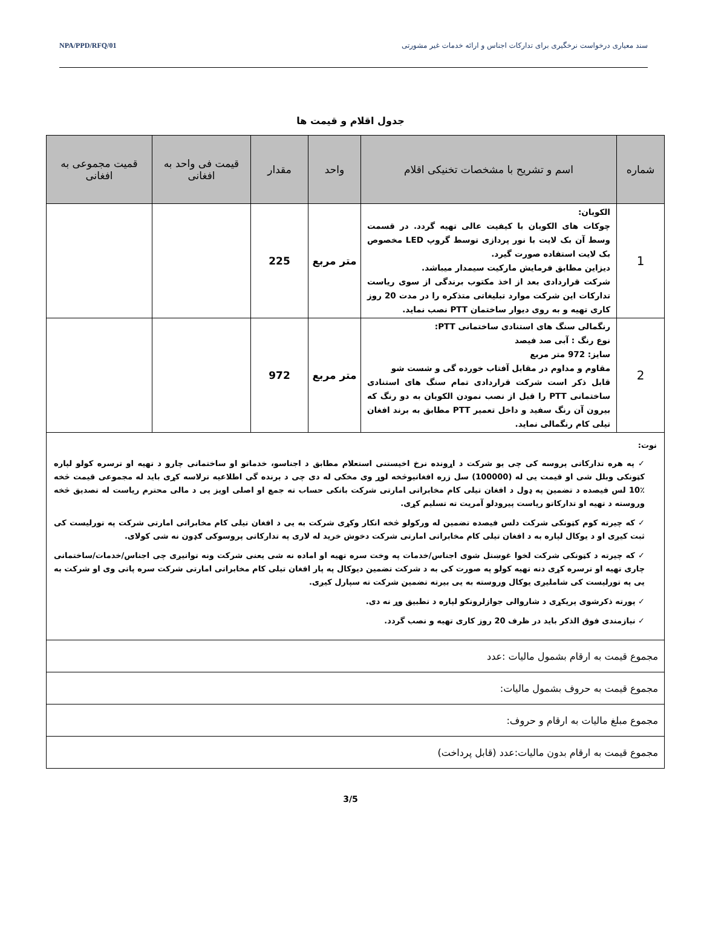سند معیاری درخواست نرخگیری برای تدارکات اجناس و ارائه خدمات غیر مشورتی NPA/PPD/RFQ/01
جدول اقلام و قیمت ها
| شماره | اسم و تشریح با مشخصات تخنیکی اقلام | واحد | مقدار | قیمت فی واحد به افغانی | قمیت مجموعی به افغانی |
| --- | --- | --- | --- | --- | --- |
| 1 | الکوبان: چوکات های الکوبان با کیفیت عالی تهیه گردد. در قسمت وسط آن بک لایت با نور پردازی توسط گروپ LED مخصوص بک لایت استفاده صورت گیرد. دیزاین مطابق فرمایش مارکیت سیمدار میباشد. شرکت قراردادی بعد از اخذ مکتوب برندگی از سوی ریاست تدارکات این شرکت موارد تبلیغاتی متذکره را در مدت 20 روز کاری تهیه و به روی دیوار ساختمان PTT نصب نماید. | متر مربع | 225 | | |
| 2 | رنگمالی سنگ های استنادی ساختمانی PTT: نوع رنگ : آبی صد فیصد سایز: 972 متر مربع مقاوم و مداوم در مقابل آفتاب خورده گی و شست شو قابل ذکر است شرکت قراردادی تمام سنگ های استنادی ساختمانی PTT را قبل از نصب نمودن الکوبان به دو رنگ که بیرون آن رنگ سفید و داخل تعمیر PTT مطابق به برند افغان تیلی کام رنگمالی نماید. | متر مربع | 972 | | |
| نوت: ✓ په هره تدارکاتی پروسه کی چی یو شرکت د اړونده نرخ اخیستنی استعلام مطابق د اجناسو، خدماتو او ساختمانی چارو د تهیه او ترسره کولو لپاره کټونکی وبلل شی او قیمت یی له (100000) سل زره افغانیوڅخه لوړ وی مخکی له دی چی د برنده گی اطلاعیه ترلاسه کړی باید له مجموعی قیمت څخه ٪10 لس فیصده د تضمین په ډول د افغان تیلی کام مخابراتی امارتی شرکت بانکی حساب ته جمع او اصلی اویز یی د مالی محترم ریاست له تصدیق څخه وروسته د تهیه او تدارکاتو ریاست پیرودلو آمریت ته تسلیم کړی. ✓ که چیرته کوم کټونکی شرکت دلس فیصده تضمین له ورکولو څخه انکار وکړی شرکت به یی د افغان تیلی کام مخابراتی امارتی شرکت په تورلیست کی ثبت کیږی او د یوکال لپاره به د افغان تیلی کام مخابراتی امارتی شرکت دخوش خرید له لاری په تدارکاتی پروسوکی ګډون نه شی کولای. ✓ که چیرته د کټونکی شرکت لخوا غوښتل شوی اجناس/خدمات په وخت سره تهیه او اماده نه شی یعنی شرکت ونه توانیږی چی اجناس/خدمات/ساختمانی چاری تهیه او ترسره کړی دنه تهیه کولو په صورت کی به د شرکت تضمین دیوکال په پار افغان تیلی کام مخابراتی امارتی شرکت سره پاتی وی او شرکت به یی په تورلیست کی شاملیږی یوکال وروسته به یی بیرته تضمین شرکت ته سپارل کیږی. ✓ پورته ذکرشوی پریکړی د شاروالی جوازلرونکو لپاره د تطبیق وړ نه دی. ✓ نیازمندی فوق الذکر باید در ظرف 20 روز کاری تهیه و نصب گردد. | | | | | |
| مجموع قیمت به ارقام بشمول مالیات :عدد | | | | | |
| مجموع قیمت به حروف بشمول مالیات: | | | | | |
| مجموع مبلغ مالیات به ارقام و حروف: | | | | | |
| مجموع قیمت به ارقام بدون مالیات:عدد (قابل پرداخت) | | | | | |
3/5